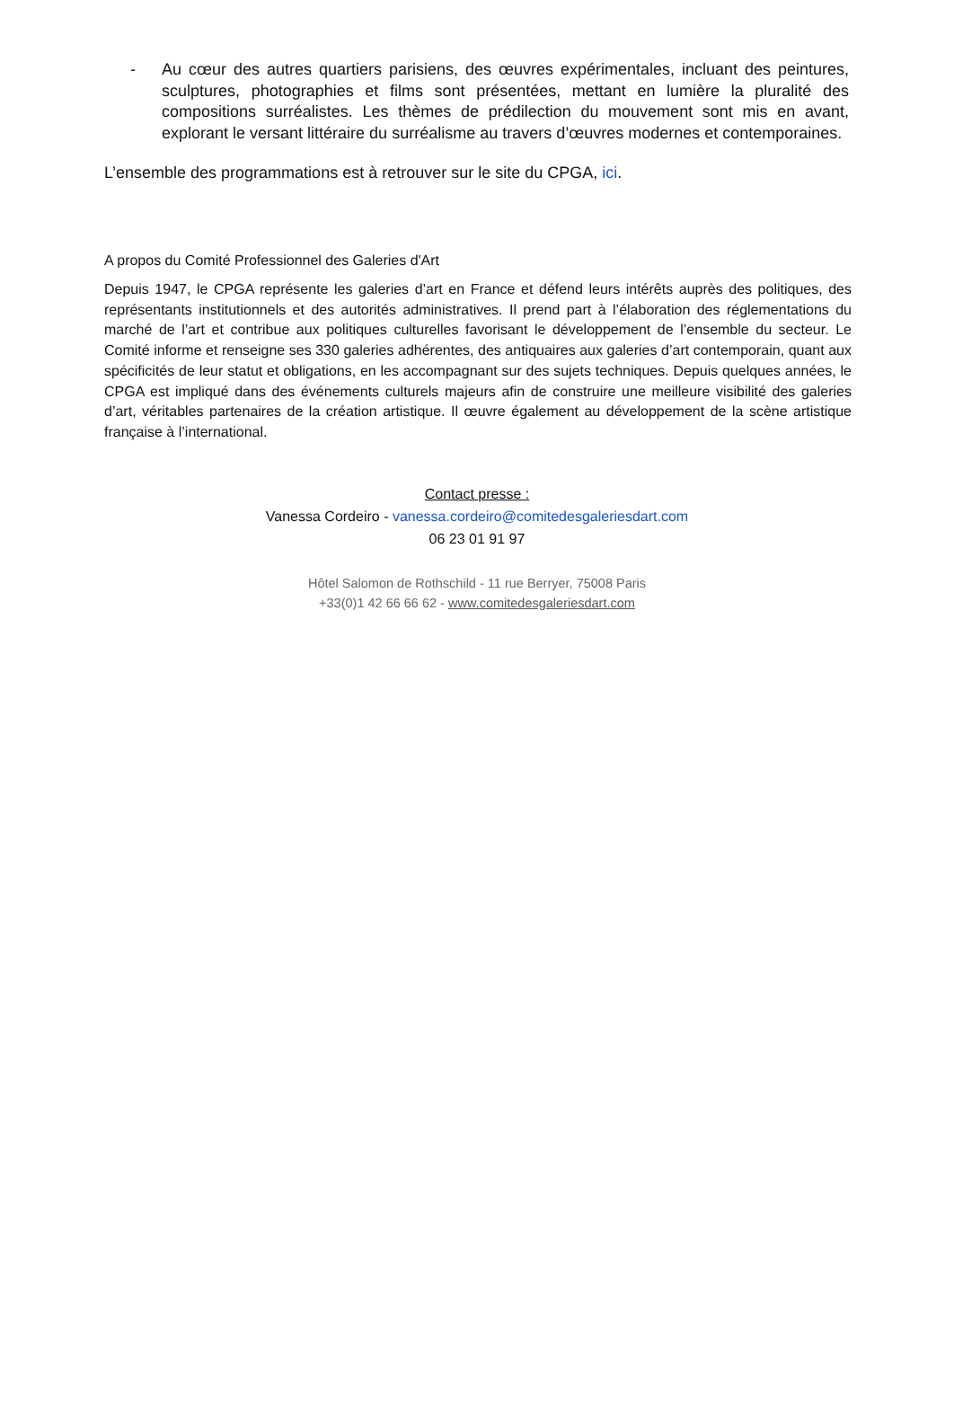- Au cœur des autres quartiers parisiens, des œuvres expérimentales, incluant des peintures, sculptures, photographies et films sont présentées, mettant en lumière la pluralité des compositions surréalistes. Les thèmes de prédilection du mouvement sont mis en avant, explorant le versant littéraire du surréalisme au travers d’œuvres modernes et contemporaines.
L’ensemble des programmations est à retrouver sur le site du CPGA, ici.
A propos du Comité Professionnel des Galeries d'Art
Depuis 1947, le CPGA représente les galeries d’art en France et défend leurs intérêts auprès des politiques, des représentants institutionnels et des autorités administratives. Il prend part à l’élaboration des réglementations du marché de l’art et contribue aux politiques culturelles favorisant le développement de l’ensemble du secteur. Le Comité informe et renseigne ses 330 galeries adhérentes, des antiquaires aux galeries d’art contemporain, quant aux spécificités de leur statut et obligations, en les accompagnant sur des sujets techniques. Depuis quelques années, le CPGA est impliqué dans des événements culturels majeurs afin de construire une meilleure visibilité des galeries d’art, véritables partenaires de la création artistique. Il œuvre également au développement de la scène artistique française à l’international.
Contact presse :
Vanessa Cordeiro - vanessa.cordeiro@comitedesgaleriesdart.com
06 23 01 91 97
Hôtel Salomon de Rothschild - 11 rue Berryer, 75008 Paris
+33(0)1 42 66 66 62 - www.comitedesgaleriesdart.com